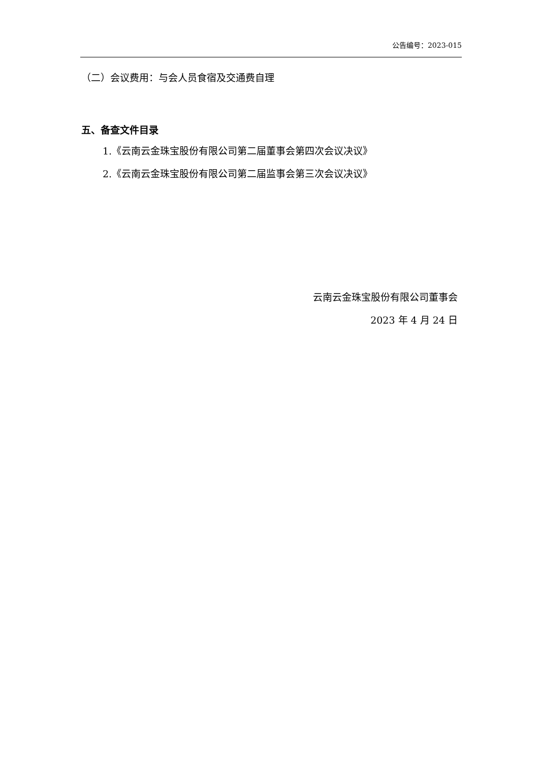公告编号：2023-015
（二）会议费用：与会人员食宿及交通费自理
五、备查文件目录
1.《云南云金珠宝股份有限公司第二届董事会第四次会议决议》
2.《云南云金珠宝股份有限公司第二届监事会第三次会议决议》
云南云金珠宝股份有限公司董事会
2023 年 4 月 24 日